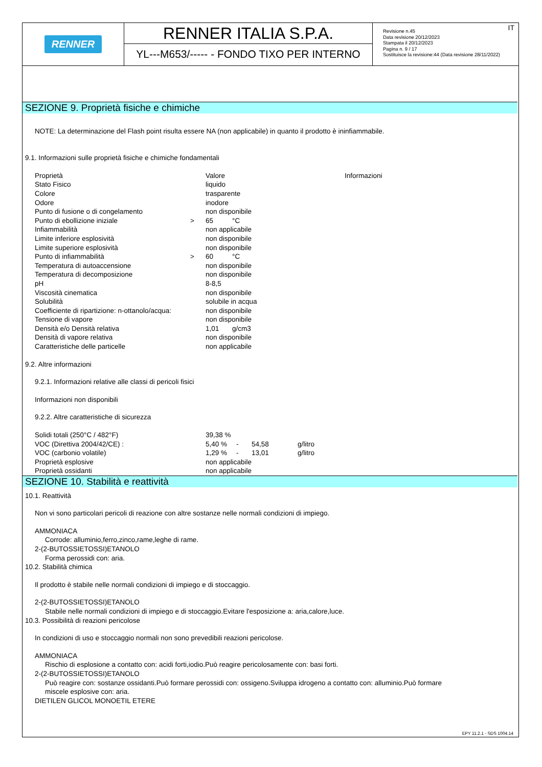RENNER
RENNER ITALIA S.P.A.
YL---M653/----- - FONDO TIXO PER INTERNO
IT Revisione n.45
Data revisione 20/12/2023
Stampata il 20/12/2023
Pagina n. 9 / 17
Sostituisce la revisione:44 (Data revisione 28/11/2022)
SEZIONE 9. Proprietà fisiche e chimiche
NOTE: La determinazione del Flash point risulta essere NA (non applicabile) in quanto il prodotto è ininfiammabile.
9.1. Informazioni sulle proprietà fisiche e chimiche fondamentali
| Proprietà | | Valore | | Informazioni |
| Stato Fisico | | liquido | | |
| Colore | | trasparente | | |
| Odore | | inodore | | |
| Punto di fusione o di congelamento | | non disponibile | | |
| Punto di ebollizione iniziale | > | 65 | °C | |
| Infiammabilità | | non applicabile | | |
| Limite inferiore esplosività | | non disponibile | | |
| Limite superiore esplosività | | non disponibile | | |
| Punto di infiammabilità | > | 60 | °C | |
| Temperatura di autoaccensione | | non disponibile | | |
| Temperatura di decomposizione | | non disponibile | | |
| pH | | 8-8,5 | | |
| Viscosità cinematica | | non disponibile | | |
| Solubilità | | solubile in acqua | | |
| Coefficiente di ripartizione: n-ottanolo/acqua: | | non disponibile | | |
| Tensione di vapore | | non disponibile | | |
| Densità e/o Densità relativa | | 1,01 | g/cm3 | |
| Densità di vapore relativa | | non disponibile | | |
| Caratteristiche delle particelle | | non applicabile | | |
9.2. Altre informazioni
9.2.1. Informazioni relative alle classi di pericoli fisici
Informazioni non disponibili
9.2.2. Altre caratteristiche di sicurezza
| Solidi totali (250°C / 482°F) | 39,38 % | | | |
| VOC (Direttiva 2004/42/CE) : | 5,40 % | - | 54,58 | g/litro |
| VOC (carbonio volatile) | 1,29 % | - | 13,01 | g/litro |
| Proprietà esplosive | non applicabile | | | |
| Proprietà ossidanti | non applicabile | | | |
SEZIONE 10. Stabilità e reattività
10.1. Reattività
Non vi sono particolari pericoli di reazione con altre sostanze nelle normali condizioni di impiego.
AMMONIACA
Corrode: alluminio,ferro,zinco,rame,leghe di rame.
2-(2-BUTOSSIETOSSI)ETANOLO
Forma perossidi con: aria.
10.2. Stabilità chimica
Il prodotto è stabile nelle normali condizioni di impiego e di stoccaggio.
2-(2-BUTOSSIETOSSI)ETANOLO
Stabile nelle normali condizioni di impiego e di stoccaggio.Evitare l'esposizione a: aria,calore,luce.
10.3. Possibilità di reazioni pericolose
In condizioni di uso e stoccaggio normali non sono prevedibili reazioni pericolose.
AMMONIACA
Rischio di esplosione a contatto con: acidi forti,iodio.Può reagire pericolosamente con: basi forti.
2-(2-BUTOSSIETOSSI)ETANOLO
Può reagire con: sostanze ossidanti.Può formare perossidi con: ossigeno.Sviluppa idrogeno a contatto con: alluminio.Può formare
miscele esplosive con: aria.
DIETILEN GLICOL MONOETIL ETERE
EPY 11.2.1 - SDS 1004.14